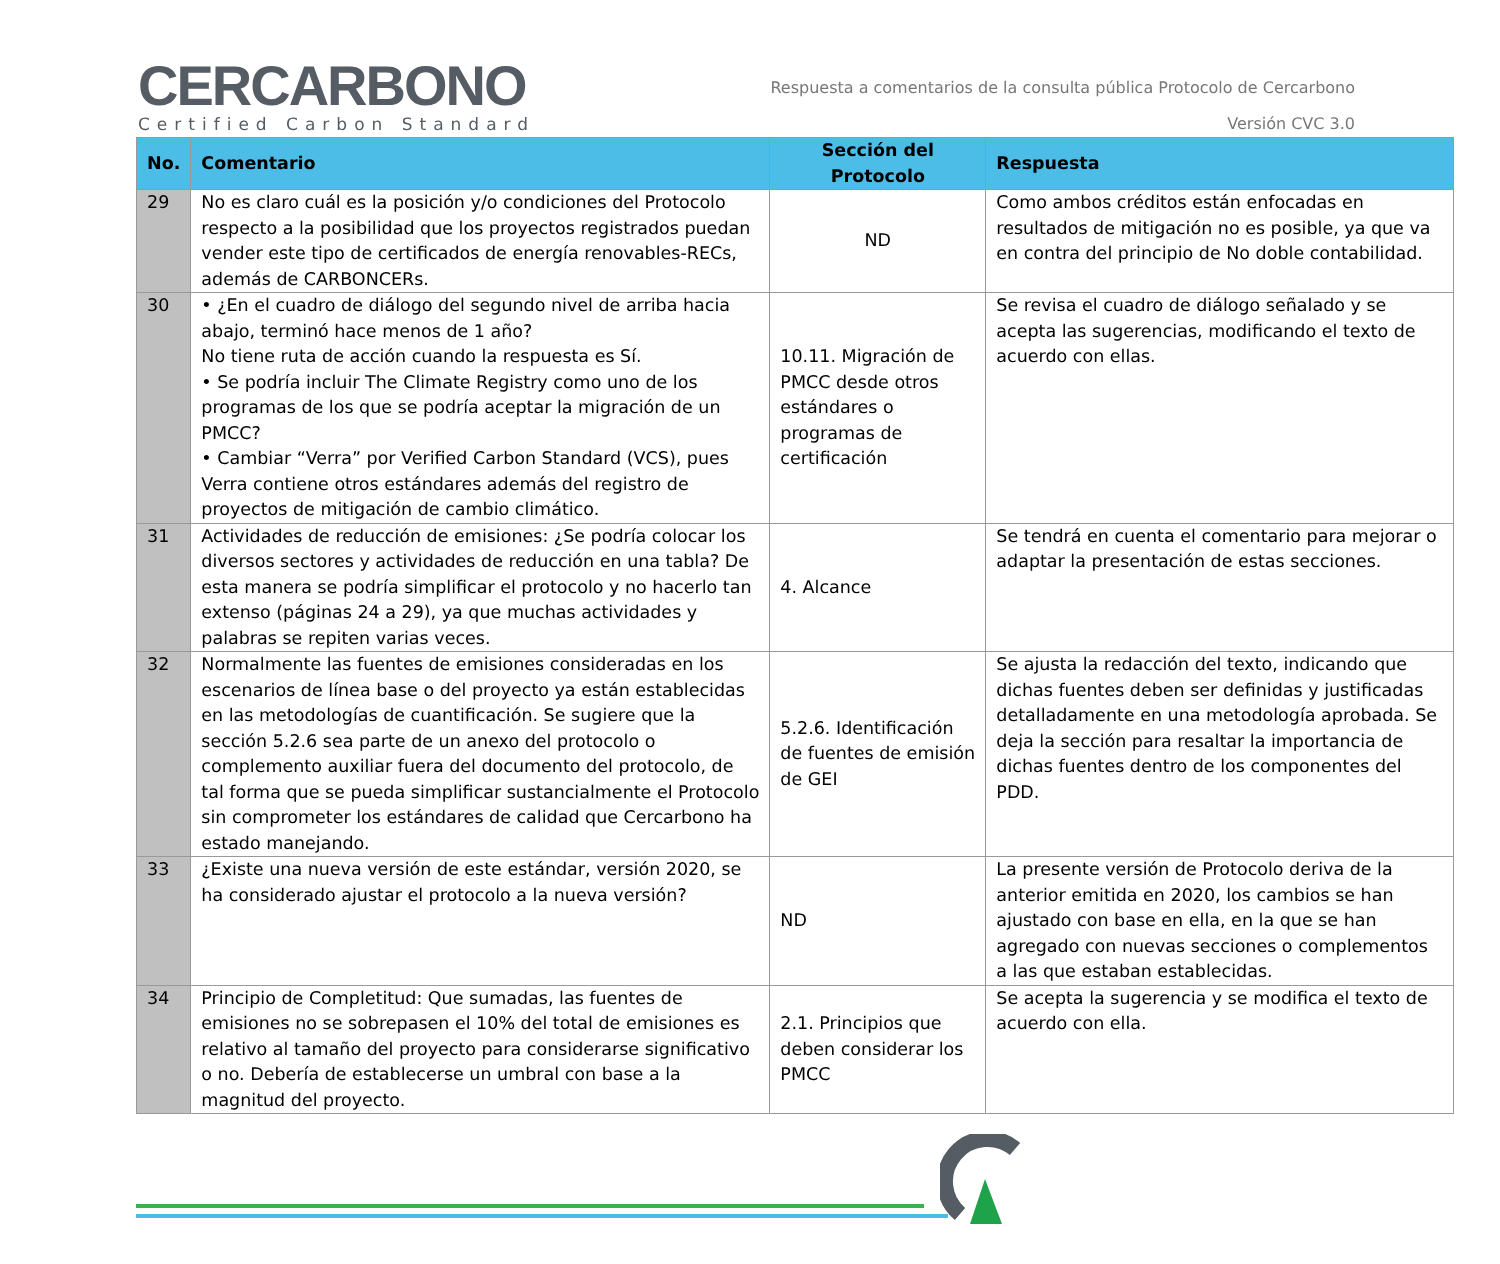CERCARBONO
Certified Carbon Standard
Respuesta a comentarios de la consulta pública Protocolo de Cercarbono
Versión CVC 3.0
| No. | Comentario | Sección del Protocolo | Respuesta |
| --- | --- | --- | --- |
| 29 | No es claro cuál es la posición y/o condiciones del Protocolo respecto a la posibilidad que los proyectos registrados puedan vender este tipo de certificados de energía renovables-RECs, además de CARBONCERs. | ND | Como ambos créditos están enfocadas en resultados de mitigación no es posible, ya que va en contra del principio de No doble contabilidad. |
| 30 | • ¿En el cuadro de diálogo del segundo nivel de arriba hacia abajo, terminó hace menos de 1 año? No tiene ruta de acción cuando la respuesta es Sí. • Se podría incluir The Climate Registry como uno de los programas de los que se podría aceptar la migración de un PMCC? • Cambiar “Verra” por Verified Carbon Standard (VCS), pues Verra contiene otros estándares además del registro de proyectos de mitigación de cambio climático. | 10.11. Migración de PMCC desde otros estándares o programas de certificación | Se revisa el cuadro de diálogo señalado y se acepta las sugerencias, modificando el texto de acuerdo con ellas. |
| 31 | Actividades de reducción de emisiones: ¿Se podría colocar los diversos sectores y actividades de reducción en una tabla? De esta manera se podría simplificar el protocolo y no hacerlo tan extenso (páginas 24 a 29), ya que muchas actividades y palabras se repiten varias veces. | 4. Alcance | Se tendrá en cuenta el comentario para mejorar o adaptar la presentación de estas secciones. |
| 32 | Normalmente las fuentes de emisiones consideradas en los escenarios de línea base o del proyecto ya están establecidas en las metodologías de cuantificación. Se sugiere que la sección 5.2.6 sea parte de un anexo del protocolo o complemento auxiliar fuera del documento del protocolo, de tal forma que se pueda simplificar sustancialmente el Protocolo sin comprometer los estándares de calidad que Cercarbono ha estado manejando. | 5.2.6. Identificación de fuentes de emisión de GEI | Se ajusta la redacción del texto, indicando que dichas fuentes deben ser definidas y justificadas detalladamente en una metodología aprobada. Se deja la sección para resaltar la importancia de dichas fuentes dentro de los componentes del PDD. |
| 33 | ¿Existe una nueva versión de este estándar, versión 2020, se ha considerado ajustar el protocolo a la nueva versión? | ND | La presente versión de Protocolo deriva de la anterior emitida en 2020, los cambios se han ajustado con base en ella, en la que se han agregado con nuevas secciones o complementos a las que estaban establecidas. |
| 34 | Principio de Completitud: Que sumadas, las fuentes de emisiones no se sobrepasen el 10% del total de emisiones es relativo al tamaño del proyecto para considerarse significativo o no. Debería de establecerse un umbral con base a la magnitud del proyecto. | 2.1. Principios que deben considerar los PMCC | Se acepta la sugerencia y se modifica el texto de acuerdo con ella. |